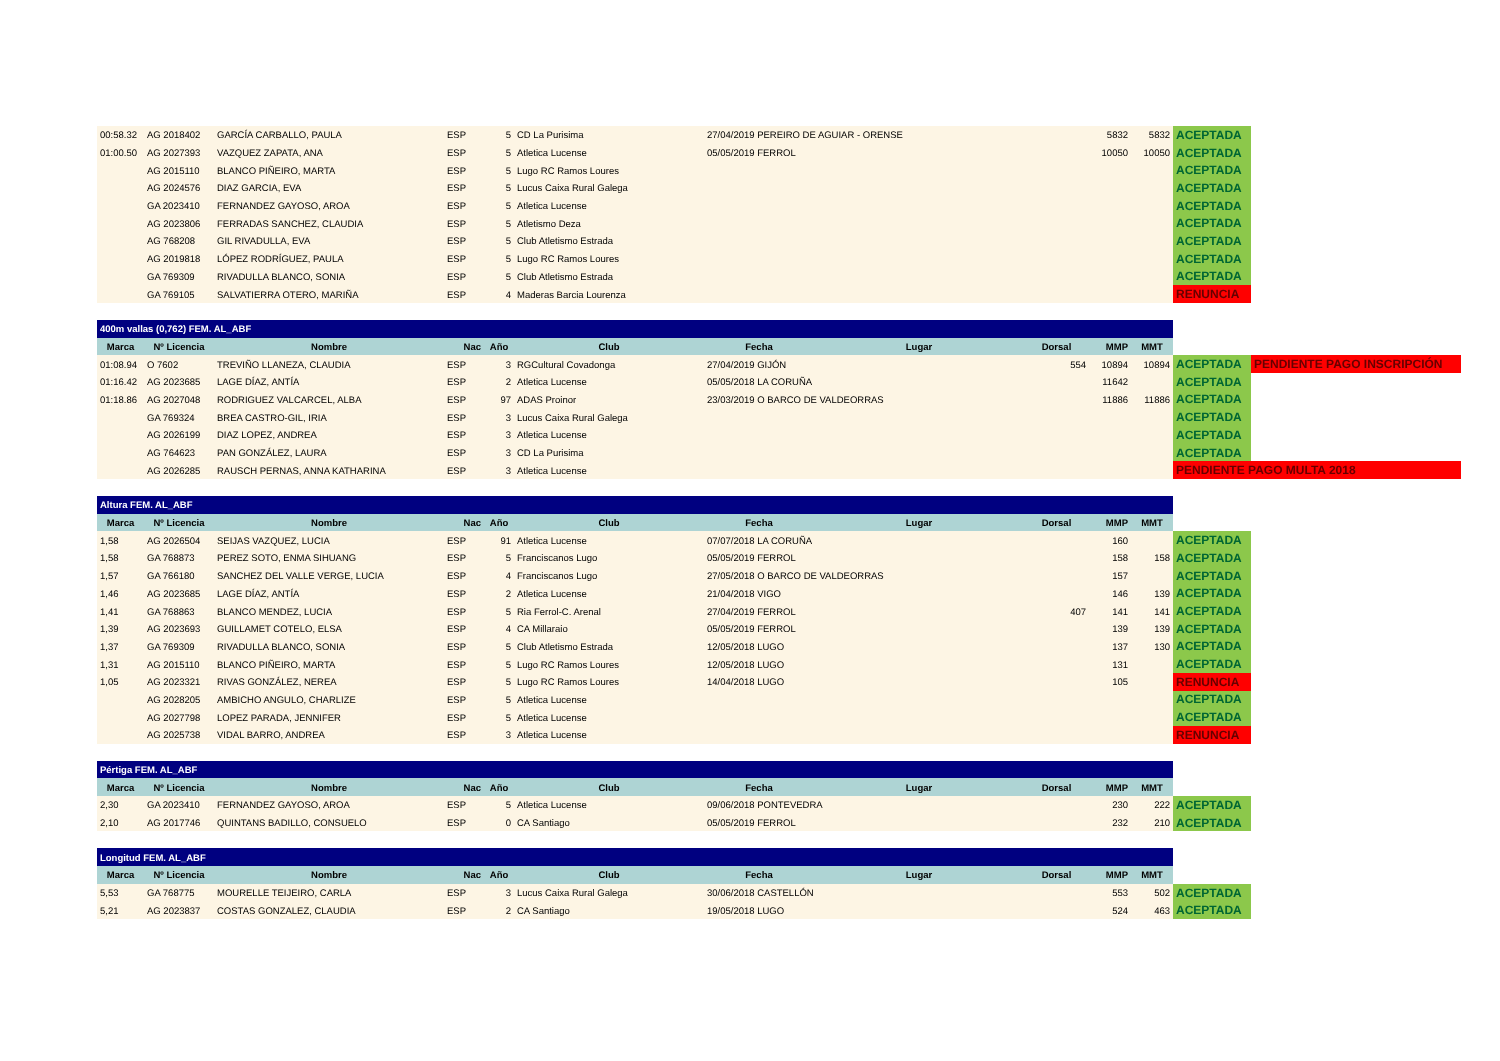| 00:58.32 | AG 2018402 | GARCÍA CARBALLO, PAULA | ESP | 5 | CD La Purisima | 27/04/2019 PEREIRO DE AGUIAR - ORENSE | | 5832 | 5832 | ACEPTADA | |
| 01:00.50 | AG 2027393 | VAZQUEZ ZAPATA, ANA | ESP | 5 | Atletica Lucense | 05/05/2019 FERROL | | 10050 | 10050 | ACEPTADA | |
| | AG 2015110 | BLANCO PIÑEIRO, MARTA | ESP | 5 | Lugo RC Ramos Loures | | | | | ACEPTADA | |
| | AG 2024576 | DIAZ GARCIA, EVA | ESP | 5 | Lucus Caixa Rural Galega | | | | | ACEPTADA | |
| | GA 2023410 | FERNANDEZ GAYOSO, AROA | ESP | 5 | Atletica Lucense | | | | | ACEPTADA | |
| | AG 2023806 | FERRADAS SANCHEZ, CLAUDIA | ESP | 5 | Atletismo Deza | | | | | ACEPTADA | |
| | AG 768208 | GIL RIVADULLA, EVA | ESP | 5 | Club Atletismo Estrada | | | | | ACEPTADA | |
| | AG 2019818 | LÓPEZ RODRÍGUEZ, PAULA | ESP | 5 | Lugo RC Ramos Loures | | | | | ACEPTADA | |
| | GA 769309 | RIVADULLA BLANCO, SONIA | ESP | 5 | Club Atletismo Estrada | | | | | ACEPTADA | |
| | GA 769105 | SALVATIERRA OTERO, MARIÑA | ESP | 4 | Maderas Barcia Lourenza | | | | | RENUNCIA | |
| 400m vallas (0,762) FEM. AL_ABF | | | | | | | | | | | | |
| Marca | Nº Licencia | Nombre | Nac | Año | Club | Fecha | Lugar | Dorsal | MMP | MMT | | |
| 01:08.94 | O 7602 | TREVIÑO LLANEZA, CLAUDIA | ESP | 3 | RGCultural Covadonga | 27/04/2019 GIJÓN | | 554 | 10894 | 10894 | ACEPTADA | PENDIENTE PAGO INSCRIPCIÓN |
| 01:16.42 | AG 2023685 | LAGE DÍAZ, ANTÍA | ESP | 2 | Atletica Lucense | 05/05/2018 LA CORUÑA | | | 11642 | | ACEPTADA | |
| 01:18.86 | AG 2027048 | RODRIGUEZ VALCARCEL, ALBA | ESP | 97 | ADAS Proinor | 23/03/2019 O BARCO DE VALDEORRAS | | | 11886 | 11886 | ACEPTADA | |
| | GA 769324 | BREA CASTRO-GIL, IRIA | ESP | 3 | Lucus Caixa Rural Galega | | | | | | ACEPTADA | |
| | AG 2026199 | DIAZ LOPEZ, ANDREA | ESP | 3 | Atletica Lucense | | | | | | ACEPTADA | |
| | AG 764623 | PAN GONZÁLEZ, LAURA | ESP | 3 | CD La Purisima | | | | | | ACEPTADA | |
| | AG 2026285 | RAUSCH PERNAS, ANNA KATHARINA | ESP | 3 | Atletica Lucense | | | | | | PENDIENTE PAGO MULTA 2018 | |
| Altura FEM. AL_ABF | | | | | | | | | | | |
| Marca | Nº Licencia | Nombre | Nac | Año | Club | Fecha | Lugar | Dorsal | MMP | MMT | |
| 1,58 | AG 2026504 | SEIJAS VAZQUEZ, LUCIA | ESP | 91 | Atletica Lucense | 07/07/2018 LA CORUÑA | | | 160 | | ACEPTADA |
| 1,58 | GA 768873 | PEREZ SOTO, ENMA SIHUANG | ESP | 5 | Franciscanos Lugo | 05/05/2019 FERROL | | | 158 | 158 | ACEPTADA |
| 1,57 | GA 766180 | SANCHEZ DEL VALLE VERGE, LUCIA | ESP | 4 | Franciscanos Lugo | 27/05/2018 O BARCO DE VALDEORRAS | | | 157 | | ACEPTADA |
| 1,46 | AG 2023685 | LAGE DÍAZ, ANTÍA | ESP | 2 | Atletica Lucense | 21/04/2018 VIGO | | | 146 | 139 | ACEPTADA |
| 1,41 | GA 768863 | BLANCO MENDEZ, LUCIA | ESP | 5 | Ria Ferrol-C. Arenal | 27/04/2019 FERROL | | 407 | 141 | 141 | ACEPTADA |
| 1,39 | AG 2023693 | GUILLAMET COTELO, ELSA | ESP | 4 | CA Millaraio | 05/05/2019 FERROL | | | 139 | 139 | ACEPTADA |
| 1,37 | GA 769309 | RIVADULLA BLANCO, SONIA | ESP | 5 | Club Atletismo Estrada | 12/05/2018 LUGO | | | 137 | 130 | ACEPTADA |
| 1,31 | AG 2015110 | BLANCO PIÑEIRO, MARTA | ESP | 5 | Lugo RC Ramos Loures | 12/05/2018 LUGO | | | 131 | | ACEPTADA |
| 1,05 | AG 2023321 | RIVAS GONZÁLEZ, NEREA | ESP | 5 | Lugo RC Ramos Loures | 14/04/2018 LUGO | | | 105 | | RENUNCIA |
| | AG 2028205 | AMBICHO ANGULO, CHARLIZE | ESP | 5 | Atletica Lucense | | | | | | ACEPTADA |
| | AG 2027798 | LOPEZ PARADA, JENNIFER | ESP | 5 | Atletica Lucense | | | | | | ACEPTADA |
| | AG 2025738 | VIDAL BARRO, ANDREA | ESP | 3 | Atletica Lucense | | | | | | RENUNCIA |
| Pértiga FEM. AL_ABF | | | | | | | | | | | |
| Marca | Nº Licencia | Nombre | Nac | Año | Club | Fecha | Lugar | Dorsal | MMP | MMT | |
| 2,30 | GA 2023410 | FERNANDEZ GAYOSO, AROA | ESP | 5 | Atletica Lucense | 09/06/2018 PONTEVEDRA | | | 230 | 222 | ACEPTADA |
| 2,10 | AG 2017746 | QUINTANS BADILLO, CONSUELO | ESP | 0 | CA Santiago | 05/05/2019 FERROL | | | 232 | 210 | ACEPTADA |
| Longitud FEM. AL_ABF | | | | | | | | | | | |
| Marca | Nº Licencia | Nombre | Nac | Año | Club | Fecha | Lugar | Dorsal | MMP | MMT | |
| 5,53 | GA 768775 | MOURELLE TEIJEIRO, CARLA | ESP | 3 | Lucus Caixa Rural Galega | 30/06/2018 CASTELLÓN | | | 553 | 502 | ACEPTADA |
| 5,21 | AG 2023837 | COSTAS GONZALEZ, CLAUDIA | ESP | 2 | CA Santiago | 19/05/2018 LUGO | | | 524 | 463 | ACEPTADA |